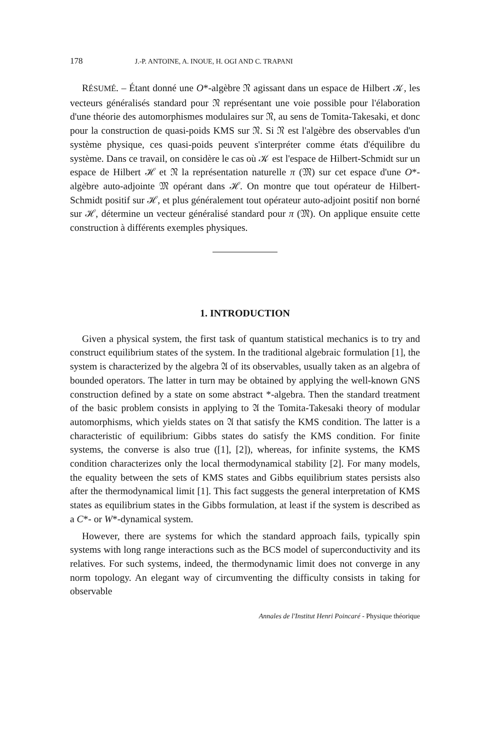178 J.-P. ANTOINE, A. INOUE, H. OGI AND C. TRAPANI
RÉSUMÉ. – Étant donné une O*-algèbre 𝔑 agissant dans un espace de Hilbert 𝒦, les vecteurs généralisés standard pour 𝔑 représentant une voie possible pour l'élaboration d'une théorie des automorphismes modulaires sur 𝔑, au sens de Tomita-Takesaki, et donc pour la construction de quasi-poids KMS sur 𝔑. Si 𝔑 est l'algèbre des observables d'un système physique, ces quasi-poids peuvent s'interpréter comme états d'équilibre du système. Dans ce travail, on considère le cas où 𝒦 est l'espace de Hilbert-Schmidt sur un espace de Hilbert ℋ et 𝔑 la représentation naturelle π (𝔐) sur cet espace d'une O*-algèbre auto-adjointe 𝔐 opérant dans ℋ. On montre que tout opérateur de Hilbert-Schmidt positif sur ℋ, et plus généralement tout opérateur auto-adjoint positif non borné sur ℋ, détermine un vecteur généralisé standard pour π (𝔐). On applique ensuite cette construction à différents exemples physiques.
1. INTRODUCTION
Given a physical system, the first task of quantum statistical mechanics is to try and construct equilibrium states of the system. In the traditional algebraic formulation [1], the system is characterized by the algebra 𝔄 of its observables, usually taken as an algebra of bounded operators. The latter in turn may be obtained by applying the well-known GNS construction defined by a state on some abstract *-algebra. Then the standard treatment of the basic problem consists in applying to 𝔄 the Tomita-Takesaki theory of modular automorphisms, which yields states on 𝔄 that satisfy the KMS condition. The latter is a characteristic of equilibrium: Gibbs states do satisfy the KMS condition. For finite systems, the converse is also true ([1], [2]), whereas, for infinite systems, the KMS condition characterizes only the local thermodynamical stability [2]. For many models, the equality between the sets of KMS states and Gibbs equilibrium states persists also after the thermodynamical limit [1]. This fact suggests the general interpretation of KMS states as equilibrium states in the Gibbs formulation, at least if the system is described as a C*- or W*-dynamical system.
However, there are systems for which the standard approach fails, typically spin systems with long range interactions such as the BCS model of superconductivity and its relatives. For such systems, indeed, the thermodynamic limit does not converge in any norm topology. An elegant way of circumventing the difficulty consists in taking for observable
Annales de l'Institut Henri Poincaré - Physique théorique